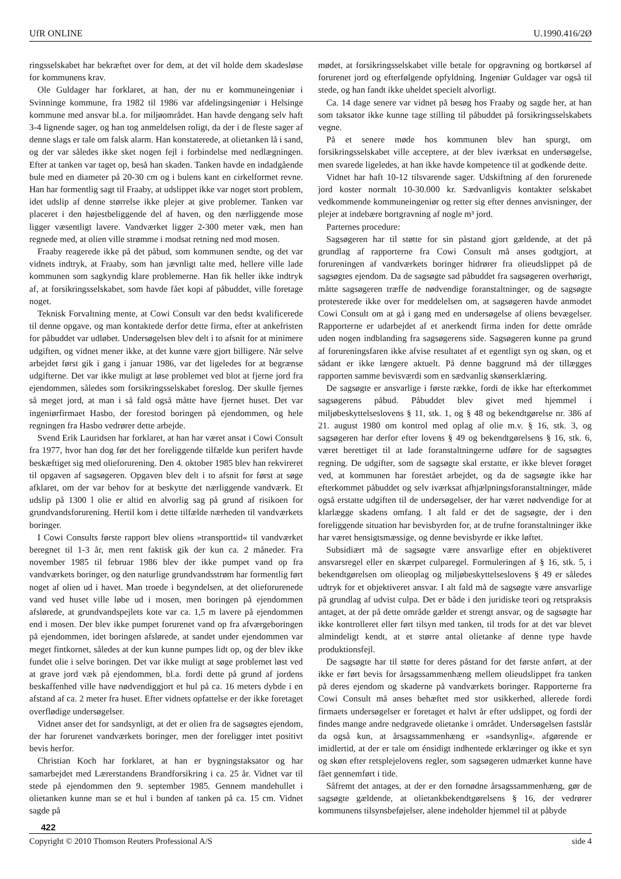UfR ONLINE U.1990.416/2Ø
ringsselskabet har bekræftet over for dem, at det vil holde dem skadesløse for kommunens krav.
Ole Guldager har forklaret, at han, der nu er kommuneingeniør i Svinninge kommune, fra 1982 til 1986 var afdelingsingeniør i Helsinge kommune med ansvar bl.a. for miljøområdet. Han havde dengang selv haft 3-4 lignende sager, og han tog anmeldelsen roligt, da der i de fleste sager af denne slags er tale om falsk alarm. Han konstaterede, at olietanken lå i sand, og der var således ikke sket nogen fejl i forbindelse med nedlægningen. Efter at tanken var taget op, beså han skaden. Tanken havde en indadgående bule med en diameter på 20-30 cm og i bulens kant en cirkelformet revne. Han har formentlig sagt til Fraaby, at udslippet ikke var noget stort problem, idet udslip af denne størrelse ikke plejer at give problemer. Tanken var placeret i den højestbeliggende del af haven, og den nærliggende mose ligger væsentligt lavere. Vandværket ligger 2-300 meter væk, men han regnede med, at olien ville strømme i modsat retning ned mod mosen.
Fraaby reagerede ikke på det påbud, som kommunen sendte, og det var vidnets indtryk, at Fraaby, som han jævnligt talte med, hellere ville lade kommunen som sagkyndig klare problemerne. Han fik heller ikke indtryk af, at forsikringsselskabet, som havde fået kopi af påbuddet, ville foretage noget.
Teknisk Forvaltning mente, at Cowi Consult var den bedst kvalificerede til denne opgave, og man kontaktede derfor dette firma, efter at ankefristen for påbuddet var udløbet. Undersøgelsen blev delt i to afsnit for at minimere udgiften, og vidnet mener ikke, at det kunne være gjort billigere. Når selve arbejdet først gik i gang i januar 1986, var det ligeledes for at begrænse udgifterne. Det var ikke muligt at løse problemet ved blot at fjerne jord fra ejendommen, således som forsikringsselskabet foreslog. Der skulle fjernes så meget jord, at man i så fald også måtte have fjernet huset. Det var ingeniørfirmaet Hasbo, der forestod boringen på ejendommen, og hele regningen fra Hasbo vedrører dette arbejde.
Svend Erik Lauridsen har forklaret, at han har været ansat i Cowi Consult fra 1977, hvor han dog før det her foreliggende tilfælde kun perifert havde beskæftiget sig med olieforurening. Den 4. oktober 1985 blev han rekvireret til opgaven af sagsøgeren. Opgaven blev delt i to afsnit for først at søge afklaret, om der var behov for at beskytte det nærliggende vandværk. Et udslip på 1300 l olie er altid en alvorlig sag på grund af risikoen for grundvandsforurening. Hertil kom i dette tilfælde nærheden til vandværkets boringer.
I Cowi Consults første rapport blev oliens »transporttid« til vandværket beregnet til 1-3 år, men rent faktisk gik der kun ca. 2 måneder. Fra november 1985 til februar 1986 blev der ikke pumpet vand op fra vandværkets boringer, og den naturlige grundvandsstrøm har formentlig ført noget af olien ud i havet. Man troede i begyndelsen, at det olieforurenede vand ved huset ville løbe ud i mosen, men boringen på ejendommen afslørede, at grundvandspejlets kote var ca. 1,5 m lavere på ejendommen end i mosen. Der blev ikke pumpet forurenet vand op fra afværgeboringen på ejendommen, idet boringen afslørede, at sandet under ejendommen var meget fintkornet, således at der kun kunne pumpes lidt op, og der blev ikke fundet olie i selve boringen. Det var ikke muligt at søge problemet løst ved at grave jord væk på ejendommen, bl.a. fordi dette på grund af jordens beskaffenhed ville have nødvendiggjort et hul på ca. 16 meters dybde i en afstand af ca. 2 meter fra huset. Efter vidnets opfattelse er der ikke foretaget overflødige undersøgelser.
Vidnet anser det for sandsynligt, at det er olien fra de sagsøgtes ejendom, der har forurenet vandværkets boringer, men der foreligger intet positivt bevis herfor.
Christian Koch har forklaret, at han er bygningstaksator og har samarbejdet med Lærerstandens Brandforsikring i ca. 25 år. Vidnet var til stede på ejendommen den 9. september 1985. Gennem mandehullet i olietanken kunne man se et hul i bunden af tanken på ca. 15 cm. Vidnet sagde på
422
mødet, at forsikringsselskabet ville betale for opgravning og bortkørsel af forurenet jord og efterfølgende opfyldning. Ingeniør Guldager var også til stede, og han fandt ikke uheldet specielt alvorligt.
Ca. 14 dage senere var vidnet på besøg hos Fraaby og sagde her, at han som taksator ikke kunne tage stilling til påbuddet på forsikringsselskabets vegne.
På et senere møde hos kommunen blev han spurgt, om forsikringsselskabet ville acceptere, at der blev iværksat en undersøgelse, men svarede ligeledes, at han ikke havde kompetence til at godkende dette.
Vidnet har haft 10-12 tilsvarende sager. Udskiftning af den forurenede jord koster normalt 10-30.000 kr. Sædvanligvis kontakter selskabet vedkommende kommuneingeniør og retter sig efter dennes anvisninger, der plejer at indebære bortgravning af nogle m³ jord.
Parternes procedure:
Sagsøgeren har til støtte for sin påstand gjort gældende, at det på grundlag af rapporterne fra Cowi Consult må anses godtgjort, at forureningen af vandværkets boringer hidrører fra olieudslippet på de sagsøgtes ejendom. Da de sagsøgte sad påbuddet fra sagsøgeren overhørigt, måtte sagsøgeren træffe de nødvendige foranstaltninger, og de sagsøgte protesterede ikke over for meddelelsen om, at sagsøgeren havde anmodet Cowi Consult om at gå i gang med en undersøgelse af oliens bevægelser. Rapporterne er udarbejdet af et anerkendt firma inden for dette område uden nogen indblanding fra sagsøgerens side. Sagsøgeren kunne pa grund af forureningsfaren ikke afvise resultatet af et egentligt syn og skøn, og et sådant er ikke længere aktuelt. På denne baggrund må der tillægges rapporten samme bevisværdi som en sædvanlig skønserklæring.
De sagsøgte er ansvarlige i første række, fordi de ikke har efterkommet sagsøgerens påbud. Påbuddet blev givet med hjemmel i miljøbeskyttelseslovens § 11, stk. 1, og § 48 og bekendtgørelse nr. 386 af 21. august 1980 om kontrol med oplag af olie m.v. § 16, stk. 3, og sagsøgeren har derfor efter lovens § 49 og bekendtgørelsens § 16, stk. 6, været berettiget til at lade foranstaltningerne udføre for de sagsøgtes regning. De udgifter, som de sagsøgte skal erstatte, er ikke blevet forøget ved, at kommunen har forestået arbejdet, og da de sagsøgte ikke har efterkommet påbuddet og selv iværksat afhjælpningsforanstaltninger, måde også erstatte udgiften til de undersøgelser, der har været nødvendige for at klarlægge skadens omfang. I alt fald er det de sagsøgte, der i den foreliggende situation har bevisbyrden for, at de trufne foranstaltninger ikke har været hensigtsmæssige, og denne bevisbyrde er ikke løftet.
Subsidiært må de sagsøgte være ansvarlige efter en objektiveret ansvarsregel eller en skærpet culparegel. Formuleringen af § 16, stk. 5, i bekendtgørelsen om olieoplag og miljøbeskyttelseslovens § 49 er således udtryk for et objektiveret ansvar. I alt fald må de sagsøgte være ansvarlige på grundlag af udvist culpa. Det er både i den juridiske teori og retspraksis antaget, at der på dette område gælder et strengt ansvar, og de sagsøgte har ikke kontrolleret eller ført tilsyn med tanken, til trods for at det var blevet almindeligt kendt, at et større antal olietanke af denne type havde produktionsfejl.
De sagsøgte har til støtte for deres påstand for det første anført, at der ikke er ført bevis for årsagssammenhæng mellem olieudslippet fra tanken på deres ejendom og skaderne på vandværkets boringer. Rapporterne fra Cowi Consult må anses behæftet med stor usikkerhed, allerede fordi firmaets undersøgelser er foretaget et halvt år efter udslippet, og fordi der findes mange andre nedgravede olietanke i området. Undersøgelsen fastslår da også kun, at årsagssammenhæng er »sandsynlig«. afgørende er imidlertid, at der er tale om énsidigt indhentede erklæringer og ikke et syn og skøn efter retsplejelovens regler, som sagsøgeren udmærket kunne have fået gennemført i tide.
Såfremt det antages, at der er den fornødne årsagssammenhæng, gør de sagsøgte gældende, at olietankbekendtgørelsens § 16, der vedrører kommunens tilsynsbeføjelser, alene indeholder hjemmel til at påbyde
Copyright © 2010 Thomson Reuters Professional A/S side 4